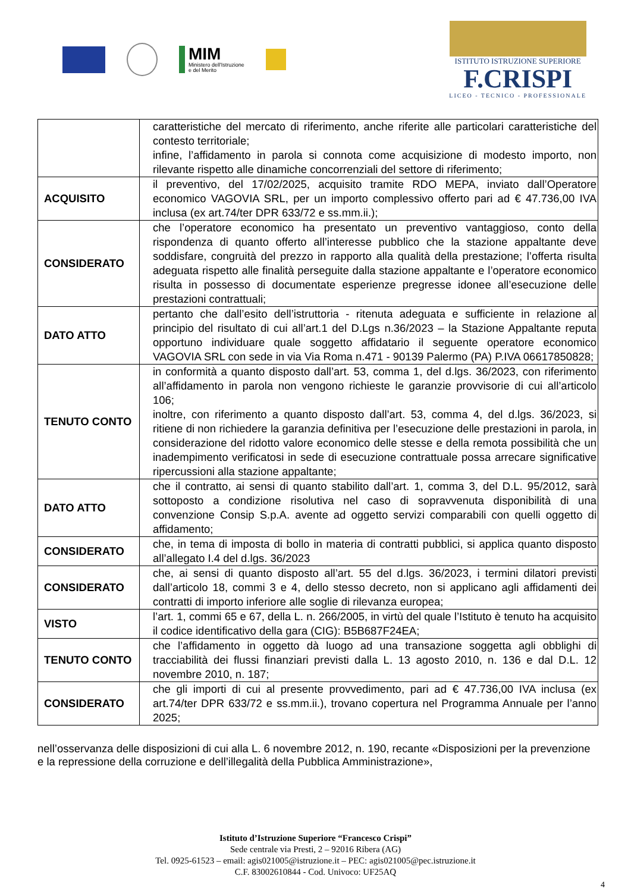MIM
Ministero dell'Istruzione
e del Merito
ISTITUTO ISTRUZIONE SUPERIORE
F.CRISPI
LICEO - TECNICO - PROFESSIONALE
| | caratteristiche del mercato di riferimento, anche riferite alle particolari caratteristiche del contesto territoriale; infine, l’affidamento in parola si connota come acquisizione di modesto importo, non rilevante rispetto alle dinamiche concorrenziali del settore di riferimento; |
| ACQUISITO | il preventivo, del 17/02/2025, acquisito tramite RDO MEPA, inviato dall’Operatore economico VAGOVIA SRL, per un importo complessivo offerto pari ad € 47.736,00 IVA inclusa (ex art.74/ter DPR 633/72 e ss.mm.ii.); |
| CONSIDERATO | che l’operatore economico ha presentato un preventivo vantaggioso, conto della rispondenza di quanto offerto all’interesse pubblico che la stazione appaltante deve soddisfare, congruità del prezzo in rapporto alla qualità della prestazione; l’offerta risulta adeguata rispetto alle finalità perseguite dalla stazione appaltante e l’operatore economico risulta in possesso di documentate esperienze pregresse idonee all’esecuzione delle prestazioni contrattuali; |
| DATO ATTO | pertanto che dall’esito dell’istruttoria - ritenuta adeguata e sufficiente in relazione al principio del risultato di cui all’art.1 del D.Lgs n.36/2023 – la Stazione Appaltante reputa opportuno individuare quale soggetto affidatario il seguente operatore economico VAGOVIA SRL con sede in via Via Roma n.471 - 90139 Palermo (PA) P.IVA 06617850828; |
| TENUTO CONTO | in conformità a quanto disposto dall’art. 53, comma 1, del d.lgs. 36/2023, con riferimento all’affidamento in parola non vengono richieste le garanzie provvisorie di cui all’articolo 106; inoltre, con riferimento a quanto disposto dall’art. 53, comma 4, del d.lgs. 36/2023, si ritiene di non richiedere la garanzia definitiva per l’esecuzione delle prestazioni in parola, in considerazione del ridotto valore economico delle stesse e della remota possibilità che un inadempimento verificatosi in sede di esecuzione contrattuale possa arrecare significative ripercussioni alla stazione appaltante; |
| DATO ATTO | che il contratto, ai sensi di quanto stabilito dall’art. 1, comma 3, del D.L. 95/2012, sarà sottoposto a condizione risolutiva nel caso di sopravvenuta disponibilità di una convenzione Consip S.p.A. avente ad oggetto servizi comparabili con quelli oggetto di affidamento; |
| CONSIDERATO | che, in tema di imposta di bollo in materia di contratti pubblici, si applica quanto disposto all’allegato I.4 del d.lgs. 36/2023 |
| CONSIDERATO | che, ai sensi di quanto disposto all’art. 55 del d.lgs. 36/2023, i termini dilatori previsti dall’articolo 18, commi 3 e 4, dello stesso decreto, non si applicano agli affidamenti dei contratti di importo inferiore alle soglie di rilevanza europea; |
| VISTO | l’art. 1, commi 65 e 67, della L. n. 266/2005, in virtù del quale l’Istituto è tenuto ha acquisito il codice identificativo della gara (CIG): B5B687F24EA; |
| TENUTO CONTO | che l’affidamento in oggetto dà luogo ad una transazione soggetta agli obblighi di tracciabilità dei flussi finanziari previsti dalla L. 13 agosto 2010, n. 136 e dal D.L. 12 novembre 2010, n. 187; |
| CONSIDERATO | che gli importi di cui al presente provvedimento, pari ad € 47.736,00 IVA inclusa (ex art.74/ter DPR 633/72 e ss.mm.ii.), trovano copertura nel Programma Annuale per l’anno 2025; |
nell’osservanza delle disposizioni di cui alla L. 6 novembre 2012, n. 190, recante «Disposizioni per la prevenzione e la repressione della corruzione e dell’illegalità della Pubblica Amministrazione»,
Istituto d’Istruzione Superiore “Francesco Crispi”
Sede centrale via Presti, 2 – 92016 Ribera (AG)
Tel. 0925-61523 – email: agis021005@istruzione.it – PEC: agis021005@pec.istruzione.it
C.F. 83002610844 - Cod. Univoco: UF25AQ
4